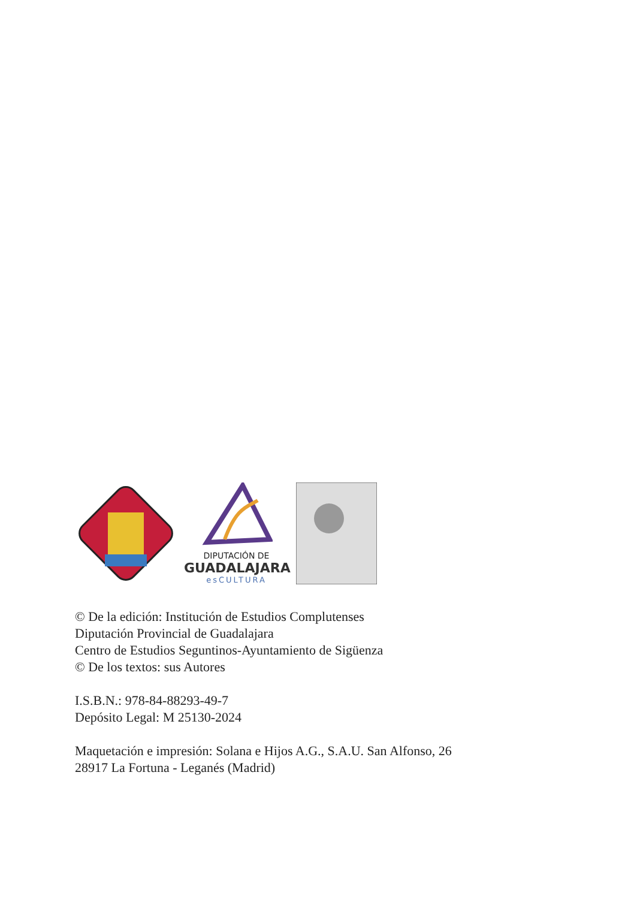DIPUTACIÓN DE
GUADALAJARA
esCULTURA
© De la edición: Institución de Estudios Complutenses
Diputación Provincial de Guadalajara
Centro de Estudios Seguntinos-Ayuntamiento de Sigüenza
© De los textos: sus Autores
I.S.B.N.: 978-84-88293-49-7
Depósito Legal: M 25130-2024
Maquetación e impresión: Solana e Hijos A.G., S.A.U. San Alfonso, 26
28917 La Fortuna - Leganés (Madrid)